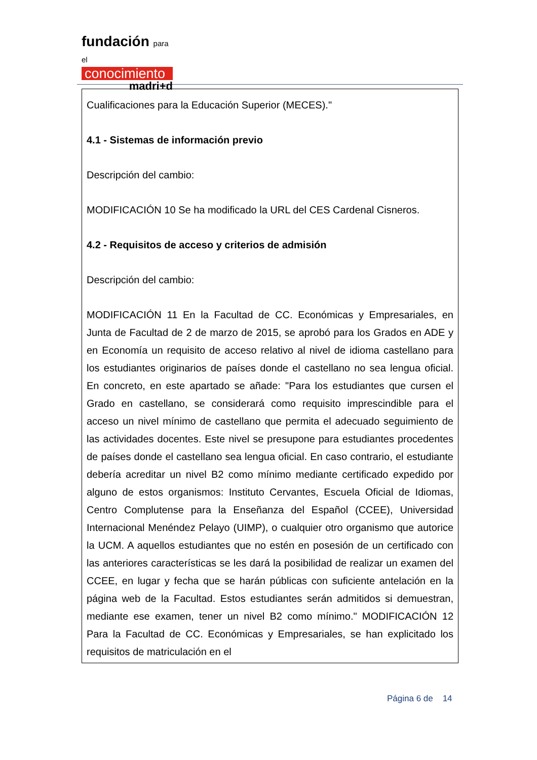fundación para el
conocimiento
madri+d
Cualificaciones para la Educación Superior (MECES)."
4.1 - Sistemas de información previo
Descripción del cambio:
MODIFICACIÓN 10 Se ha modificado la URL del CES Cardenal Cisneros.
4.2 - Requisitos de acceso y criterios de admisión
Descripción del cambio:
MODIFICACIÓN 11 En la Facultad de CC. Económicas y Empresariales, en Junta de Facultad de 2 de marzo de 2015, se aprobó para los Grados en ADE y en Economía un requisito de acceso relativo al nivel de idioma castellano para los estudiantes originarios de países donde el castellano no sea lengua oficial. En concreto, en este apartado se añade: "Para los estudiantes que cursen el Grado en castellano, se considerará como requisito imprescindible para el acceso un nivel mínimo de castellano que permita el adecuado seguimiento de las actividades docentes. Este nivel se presupone para estudiantes procedentes de países donde el castellano sea lengua oficial. En caso contrario, el estudiante debería acreditar un nivel B2 como mínimo mediante certificado expedido por alguno de estos organismos: Instituto Cervantes, Escuela Oficial de Idiomas, Centro Complutense para la Enseñanza del Español (CCEE), Universidad Internacional Menéndez Pelayo (UIMP), o cualquier otro organismo que autorice la UCM. A aquellos estudiantes que no estén en posesión de un certificado con las anteriores características se les dará la posibilidad de realizar un examen del CCEE, en lugar y fecha que se harán públicas con suficiente antelación en la página web de la Facultad. Estos estudiantes serán admitidos si demuestran, mediante ese examen, tener un nivel B2 como mínimo." MODIFICACIÓN 12 Para la Facultad de CC. Económicas y Empresariales, se han explicitado los requisitos de matriculación en el
Página 6 de 14